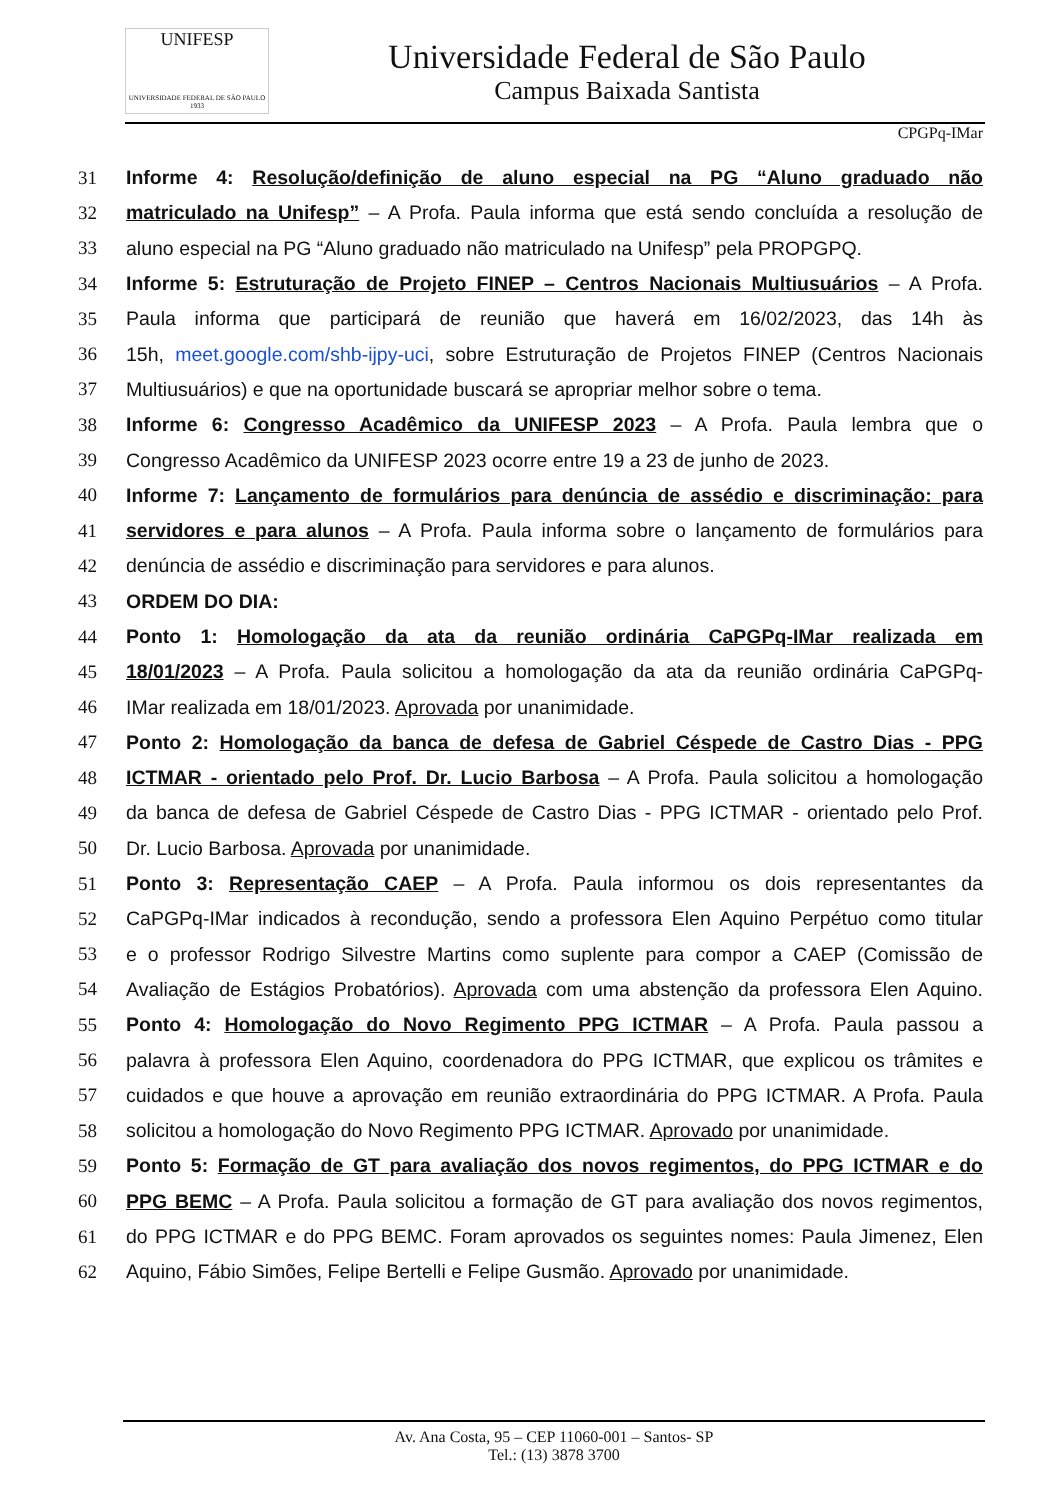UNIFESP
UNIVERSIDADE FEDERAL DE SÃO PAULO
1933
Universidade Federal de São Paulo
Campus Baixada Santista
CPGPq-IMar
31 Informe 4: Resolução/definição de aluno especial na PG “Aluno graduado não
32 matriculado na Unifesp” – A Profa. Paula informa que está sendo concluída a resolução de
33 aluno especial na PG “Aluno graduado não matriculado na Unifesp” pela PROPGPQ.
34 Informe 5: Estruturação de Projeto FINEP – Centros Nacionais Multiusuários – A Profa.
35 Paula informa que participará de reunião que haverá em 16/02/2023, das 14h às
36 15h, meet.google.com/shb-ijpy-uci, sobre Estruturação de Projetos FINEP (Centros Nacionais
37 Multiusuários) e que na oportunidade buscará se apropriar melhor sobre o tema.
38 Informe 6: Congresso Acadêmico da UNIFESP 2023 – A Profa. Paula lembra que o
39 Congresso Acadêmico da UNIFESP 2023 ocorre entre 19 a 23 de junho de 2023.
40 Informe 7: Lançamento de formulários para denúncia de assédio e discriminação: para
41 servidores e para alunos – A Profa. Paula informa sobre o lançamento de formulários para
42 denúncia de assédio e discriminação para servidores e para alunos.
43 ORDEM DO DIA:
44 Ponto 1: Homologação da ata da reunião ordinária CaPGPq-IMar realizada em
45 18/01/2023 – A Profa. Paula solicitou a homologação da ata da reunião ordinária CaPGPq-
46 IMar realizada em 18/01/2023. Aprovada por unanimidade.
47 Ponto 2: Homologação da banca de defesa de Gabriel Céspede de Castro Dias - PPG
48 ICTMAR - orientado pelo Prof. Dr. Lucio Barbosa – A Profa. Paula solicitou a homologação
49 da banca de defesa de Gabriel Céspede de Castro Dias - PPG ICTMAR - orientado pelo Prof.
50 Dr. Lucio Barbosa. Aprovada por unanimidade.
51 Ponto 3: Representação CAEP – A Profa. Paula informou os dois representantes da
52 CaPGPq-IMar indicados à recondução, sendo a professora Elen Aquino Perpétuo como titular
53 e o professor Rodrigo Silvestre Martins como suplente para compor a CAEP (Comissão de
54 Avaliação de Estágios Probatórios). Aprovada com uma abstenção da professora Elen Aquino.
55 Ponto 4: Homologação do Novo Regimento PPG ICTMAR – A Profa. Paula passou a
56 palavra à professora Elen Aquino, coordenadora do PPG ICTMAR, que explicou os trâmites e
57 cuidados e que houve a aprovação em reunião extraordinária do PPG ICTMAR. A Profa. Paula
58 solicitou a homologação do Novo Regimento PPG ICTMAR. Aprovado por unanimidade.
59 Ponto 5: Formação de GT para avaliação dos novos regimentos, do PPG ICTMAR e do
60 PPG BEMC – A Profa. Paula solicitou a formação de GT para avaliação dos novos regimentos,
61 do PPG ICTMAR e do PPG BEMC. Foram aprovados os seguintes nomes: Paula Jimenez, Elen
62 Aquino, Fábio Simões, Felipe Bertelli e Felipe Gusmão. Aprovado por unanimidade.
Av. Ana Costa, 95 – CEP 11060-001 – Santos- SP
Tel.: (13) 3878 3700